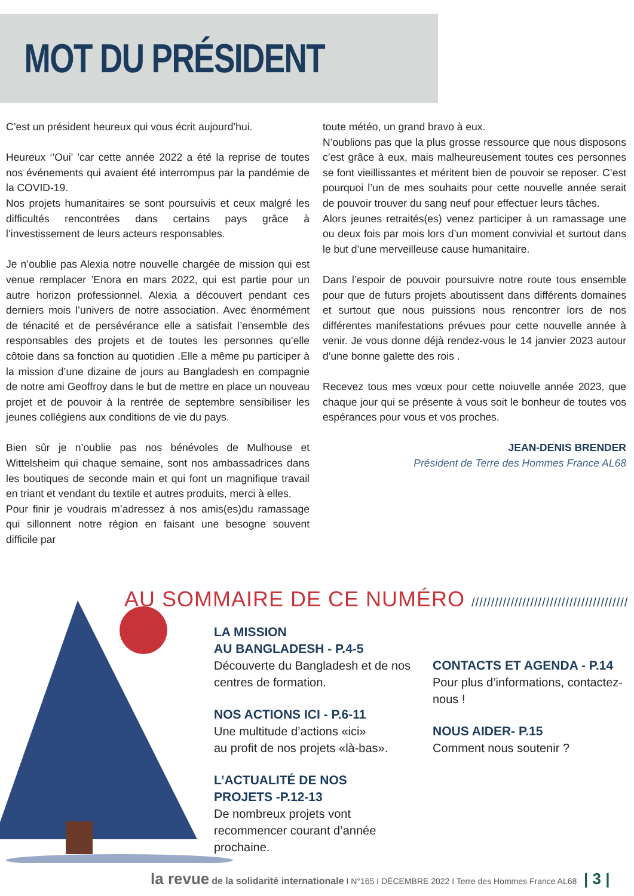MOT DU PRÉSIDENT
C’est un président heureux qui vous écrit aujourd’hui.
Heureux ‘’Oui’ ’car cette année 2022 a été la reprise de toutes nos événements qui avaient été interrompus par la pandémie de la COVID-19.
Nos projets humanitaires se sont poursuivis et ceux malgré les difficultés rencontrées dans certains pays grâce à l’investissement de leurs acteurs responsables.
Je n’oublie pas Alexia notre nouvelle chargée de mission qui est venue remplacer ’Enora en mars 2022, qui est partie pour un autre horizon professionnel. Alexia a découvert pendant ces derniers mois l’univers de notre association. Avec énormément de ténacité et de persévérance elle a satisfait l’ensemble des responsables des projets et de toutes les personnes qu’elle côtoie dans sa fonction au quotidien .Elle a même pu participer à la mission d’une dizaine de jours au Bangladesh en compagnie de notre ami Geoffroy dans le but de mettre en place un nouveau projet et de pouvoir à la rentrée de septembre sensibiliser les jeunes collégiens aux conditions de vie du pays.
Bien sûr je n’oublie pas nos bénévoles de Mulhouse et Wittelsheim qui chaque semaine, sont nos ambassadrices dans les boutiques de seconde main et qui font un magnifique travail en triant et vendant du textile et autres produits, merci à elles.
Pour finir je voudrais m’adressez à nos amis(es)du ramassage qui sillonnent notre région en faisant une besogne souvent difficile par
toute météo, un grand bravo à eux.
N’oublions pas que la plus grosse ressource que nous disposons c’est grâce à eux, mais malheureusement toutes ces personnes se font vieillissantes et méritent bien de pouvoir se reposer. C’est pourquoi l’un de mes souhaits pour cette nouvelle année serait de pouvoir trouver du sang neuf pour effectuer leurs tâches.
Alors jeunes retraités(es) venez participer à un ramassage une ou deux fois par mois lors d’un moment convivial et surtout dans le but d’une merveilleuse cause humanitaire.
Dans l’espoir de pouvoir poursuivre notre route tous ensemble pour que de futurs projets aboutissent dans différents domaines et surtout que nous puissions nous rencontrer lors de nos différentes manifestations prévues pour cette nouvelle année à venir. Je vous donne déjà rendez-vous le 14 janvier 2023 autour d’une bonne galette des rois .
Recevez tous mes vœux pour cette noiuvelle année 2023, que chaque jour qui se présente à vous soit le bonheur de toutes vos espérances pour vous et vos proches.
JEAN-DENIS BRENDER
Président de Terre des Hommes France AL68
AU SOMMAIRE DE CE NUMÉRO ////////////////////////////////////////
LA MISSION
AU BANGLADESH - P.4-5
Découverte du Bangladesh et de nos centres de formation.
NOS ACTIONS ICI - P.6-11
Une multitude d’actions «ici»
au profit de nos projets «là-bas».
L’ACTUALITÉ DE NOS
PROJETS -P.12-13
De nombreux projets vont recommencer courant d’année prochaine.
CONTACTS ET AGENDA - P.14
Pour plus d’informations, contactez-nous !
NOUS AIDER- P.15
Comment nous soutenir ?
la revue de la solidarité internationale I N°165 I DÉCEMBRE 2022 I Terre des Hommes France AL68 | 3 |